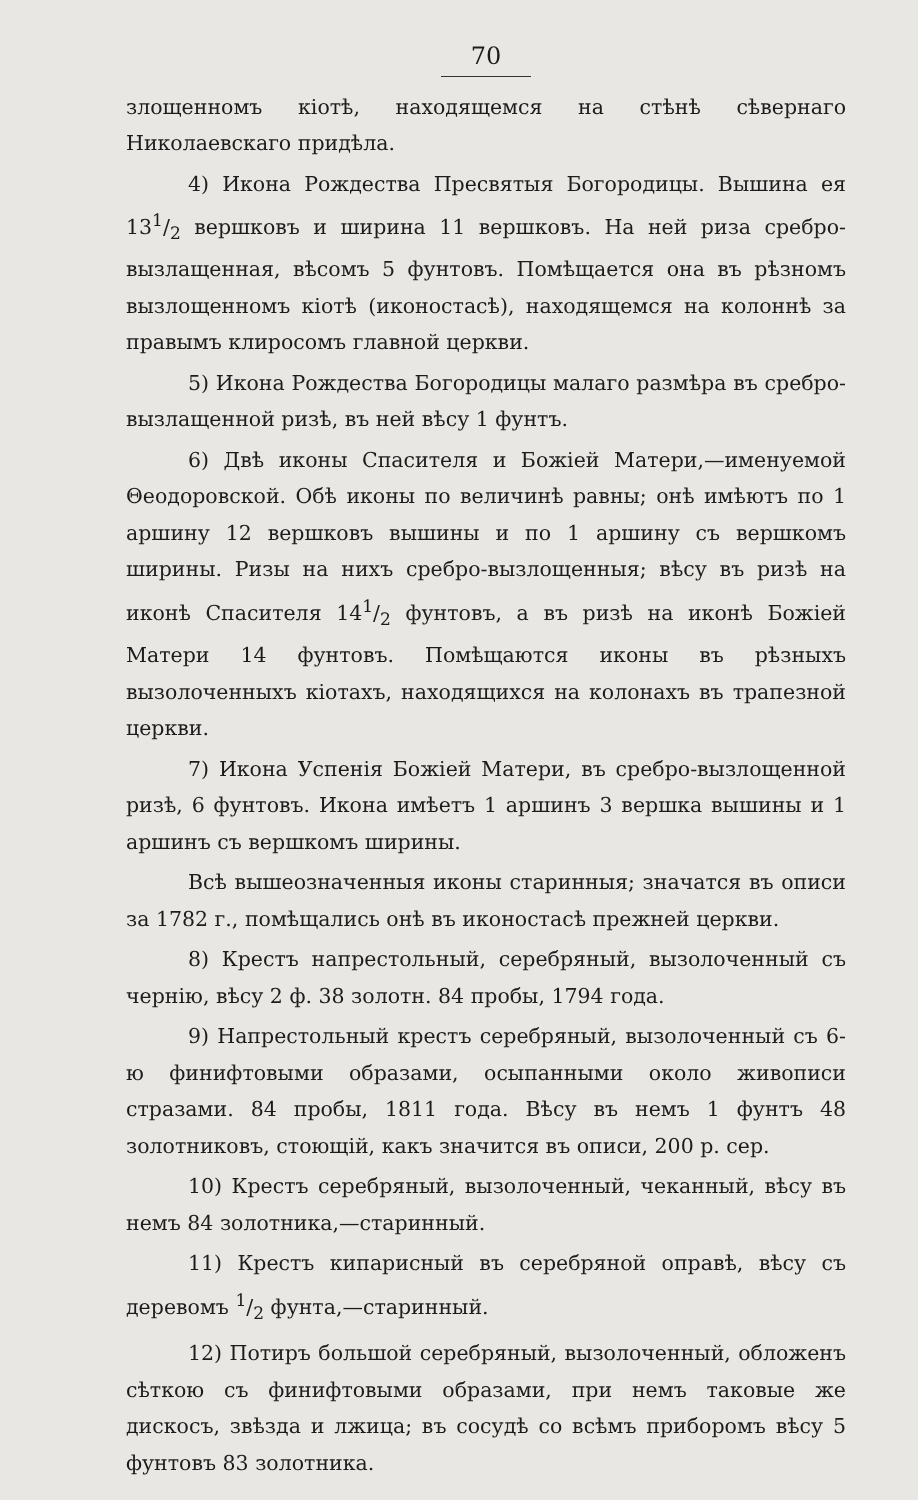70
злощенномъ кіотѣ, находящемся на стѣнѣ сѣвернаго Николаевскаго придѣла.
4) Икона Рождества Пресвятыя Богородицы. Вышина ея 131/2 вершковъ и ширина 11 вершковъ. На ней риза сребро-вызлащенная, вѣсомъ 5 фунтовъ. Помѣщается она въ рѣзномъ вызлощенномъ кіотѣ (иконостасѣ), находящемся на колоннѣ за правымъ клиросомъ главной церкви.
5) Икона Рождества Богородицы малаго размѣра въ сребро-вызлащенной ризѣ, въ ней вѣсу 1 фунтъ.
6) Двѣ иконы Спасителя и Божіей Матери,—именуемой Θеодоровской. Обѣ иконы по величинѣ равны; онѣ имѣютъ по 1 аршину 12 вершковъ вышины и по 1 аршину съ вершкомъ ширины. Ризы на нихъ сребро-вызлощенныя; вѣсу въ ризѣ на иконѣ Спасителя 141/2 фунтовъ, а въ ризѣ на иконѣ Божіей Матери 14 фунтовъ. Помѣщаются иконы въ рѣзныхъ вызолоченныхъ кіотахъ, находящихся на колонахъ въ трапезной церкви.
7) Икона Успенія Божіей Матери, въ сребро-вызлощенной ризѣ, 6 фунтовъ. Икона имѣетъ 1 аршинъ 3 вершка вышины и 1 аршинъ съ вершкомъ ширины.
Всѣ вышеозначенныя иконы старинныя; значатся въ описи за 1782 г., помѣщались онѣ въ иконостасѣ прежней церкви.
8) Крестъ напрестольный, серебряный, вызолоченный съ чернію, вѣсу 2 ф. 38 золотн. 84 пробы, 1794 года.
9) Напрестольный крестъ серебряный, вызолоченный съ 6-ю финифтовыми образами, осыпанными около живописи стразами. 84 пробы, 1811 года. Вѣсу въ немъ 1 фунтъ 48 золотниковъ, стоющій, какъ значится въ описи, 200 р. сер.
10) Крестъ серебряный, вызолоченный, чеканный, вѣсу въ немъ 84 золотника,—старинный.
11) Крестъ кипарисный въ серебряной оправѣ, вѣсу съ деревомъ 1/2 фунта,—старинный.
12) Потиръ большой серебряный, вызолоченный, обложенъ сѣткою съ финифтовыми образами, при немъ таковые же дискосъ, звѣзда и лжица; въ сосудѣ со всѣмъ приборомъ вѣсу 5 фунтовъ 83 золотника.